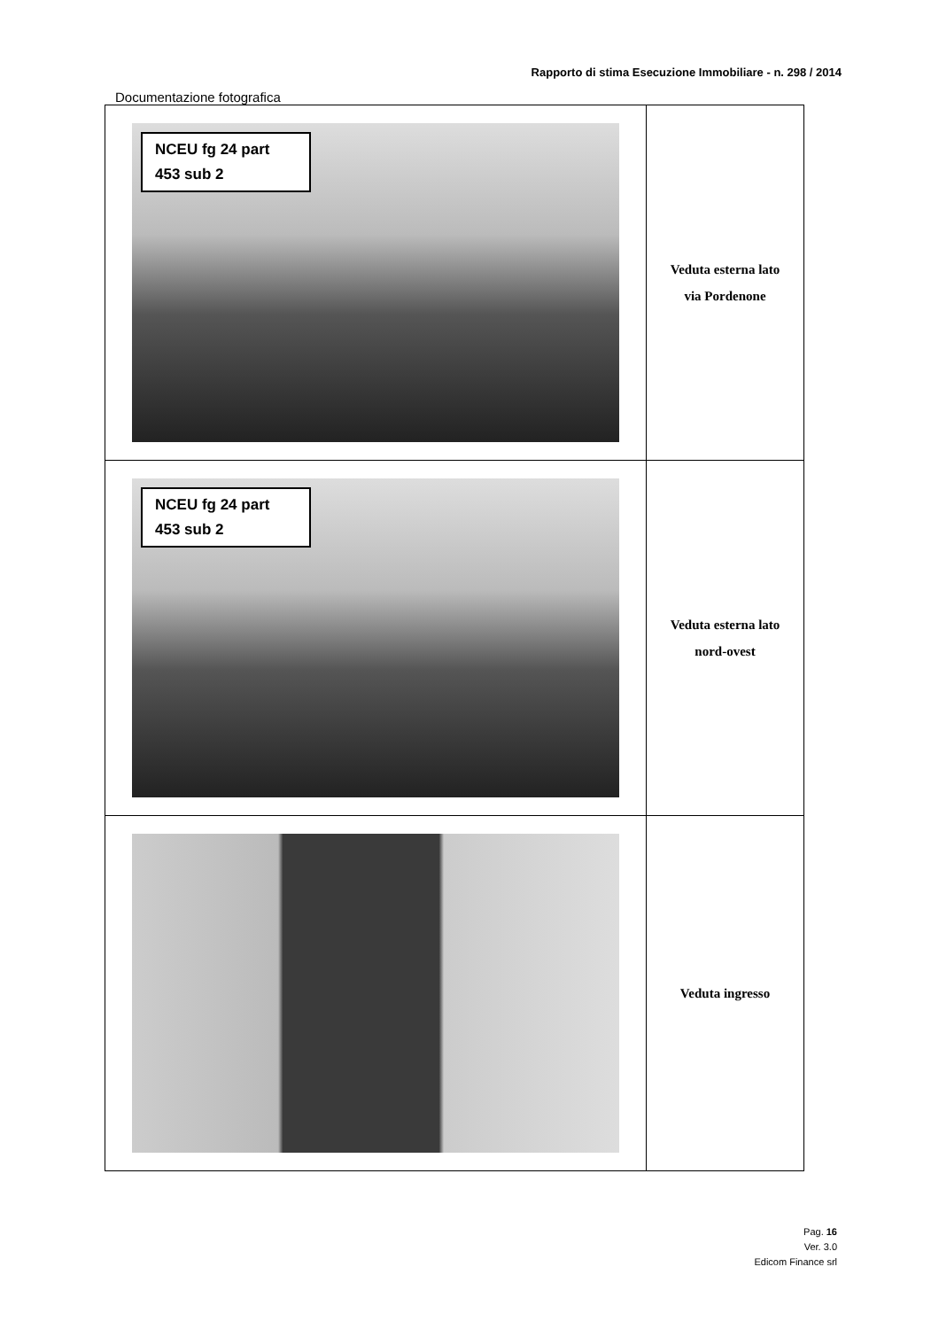Rapporto di stima Esecuzione Immobiliare - n. 298 / 2014
Documentazione fotografica
| NCEU fg 24 part 453 sub 2 | Veduta esterna lato via Pordenone |
| NCEU fg 24 part 453 sub 2 | Veduta esterna lato nord-ovest |
| | Veduta ingresso |
Pag. 16
Ver. 3.0
Edicom Finance srl